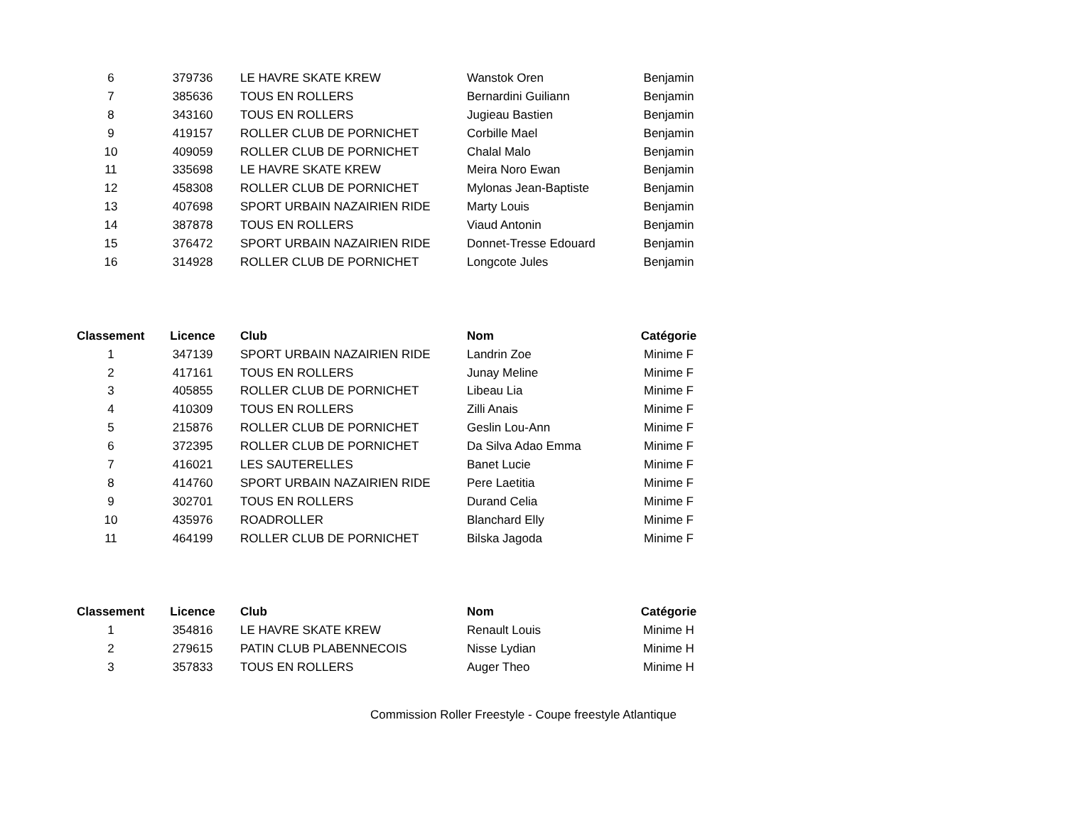| 6 | 379736 | LE HAVRE SKATE KREW | Wanstok Oren | Benjamin |
| 7 | 385636 | TOUS EN ROLLERS | Bernardini Guiliann | Benjamin |
| 8 | 343160 | TOUS EN ROLLERS | Jugieau Bastien | Benjamin |
| 9 | 419157 | ROLLER CLUB DE PORNICHET | Corbille Mael | Benjamin |
| 10 | 409059 | ROLLER CLUB DE PORNICHET | Chalal Malo | Benjamin |
| 11 | 335698 | LE HAVRE SKATE KREW | Meira Noro Ewan | Benjamin |
| 12 | 458308 | ROLLER CLUB DE PORNICHET | Mylonas Jean-Baptiste | Benjamin |
| 13 | 407698 | SPORT URBAIN NAZAIRIEN RIDE | Marty Louis | Benjamin |
| 14 | 387878 | TOUS EN ROLLERS | Viaud Antonin | Benjamin |
| 15 | 376472 | SPORT URBAIN NAZAIRIEN RIDE | Donnet-Tresse Edouard | Benjamin |
| 16 | 314928 | ROLLER CLUB DE PORNICHET | Longcote Jules | Benjamin |
| Classement | Licence | Club | Nom | Catégorie |
| --- | --- | --- | --- | --- |
| 1 | 347139 | SPORT URBAIN NAZAIRIEN RIDE | Landrin Zoe | Minime F |
| 2 | 417161 | TOUS EN ROLLERS | Junay Meline | Minime F |
| 3 | 405855 | ROLLER CLUB DE PORNICHET | Libeau Lia | Minime F |
| 4 | 410309 | TOUS EN ROLLERS | Zilli Anais | Minime F |
| 5 | 215876 | ROLLER CLUB DE PORNICHET | Geslin Lou-Ann | Minime F |
| 6 | 372395 | ROLLER CLUB DE PORNICHET | Da Silva Adao Emma | Minime F |
| 7 | 416021 | LES SAUTERELLES | Banet Lucie | Minime F |
| 8 | 414760 | SPORT URBAIN NAZAIRIEN RIDE | Pere Laetitia | Minime F |
| 9 | 302701 | TOUS EN ROLLERS | Durand Celia | Minime F |
| 10 | 435976 | ROADROLLER | Blanchard Elly | Minime F |
| 11 | 464199 | ROLLER CLUB DE PORNICHET | Bilska Jagoda | Minime F |
| Classement | Licence | Club | Nom | Catégorie |
| --- | --- | --- | --- | --- |
| 1 | 354816 | LE HAVRE SKATE KREW | Renault Louis | Minime H |
| 2 | 279615 | PATIN CLUB PLABENNECOIS | Nisse Lydian | Minime H |
| 3 | 357833 | TOUS EN ROLLERS | Auger Theo | Minime H |
Commission Roller Freestyle - Coupe freestyle Atlantique